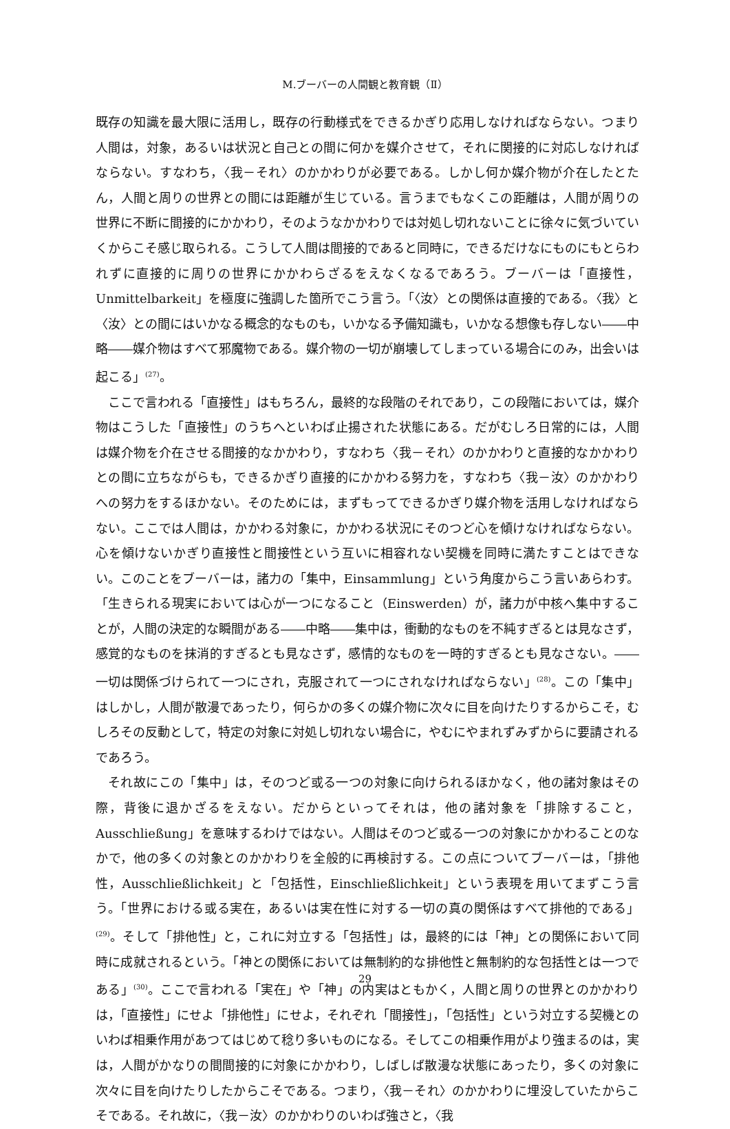M.ブーバーの人間観と教育観（Ⅱ）
既存の知識を最大限に活用し，既存の行動様式をできるかぎり応用しなければならない。つまり人間は，対象，あるいは状況と自己との間に何かを媒介させて，それに関接的に対応しなければならない。すなわち，〈我－それ〉のかかわりが必要である。しかし何か媒介物が介在したとたん，人間と周りの世界との間には距離が生じている。言うまでもなくこの距離は，人間が周りの世界に不断に間接的にかかわり，そのようなかかわりでは対処し切れないことに徐々に気づいていくからこそ感じ取られる。こうして人間は間接的であると同時に，できるだけなにものにもとらわれずに直接的に周りの世界にかかわらざるをえなくなるであろう。ブーバーは「直接性，Unmittelbarkeit」を極度に強調した箇所でこう言う。「〈汝〉との関係は直接的である。〈我〉と〈汝〉との間にはいかなる概念的なものも，いかなる予備知識も，いかなる想像も存しない――中略――媒介物はすべて邪魔物である。媒介物の一切が崩壊してしまっている場合にのみ，出会いは起こる」<sup>(27)</sup>。
ここで言われる「直接性」はもちろん，最終的な段階のそれであり，この段階においては，媒介物はこうした「直接性」のうちへといわば止揚された状態にある。だがむしろ日常的には，人間は媒介物を介在させる間接的なかかわり，すなわち〈我－それ〉のかかわりと直接的なかかわりとの間に立ちながらも，できるかぎり直接的にかかわる努力を，すなわち〈我－汝〉のかかわりへの努力をするほかない。そのためには，まずもってできるかぎり媒介物を活用しなければならない。ここでは人間は，かかわる対象に，かかわる状況にそのつど心を傾けなければならない。心を傾けないかぎり直接性と間接性という互いに相容れない契機を同時に満たすことはできない。このことをブーバーは，諸力の「集中，Einsammlung」という角度からこう言いあらわす。「生きられる現実においては心が一つになること（Einswerden）が，諸力が中核へ集中することが，人間の決定的な瞬間がある――中略――集中は，衝動的なものを不純すぎるとは見なさず，感覚的なものを抹消的すぎるとも見なさず，感情的なものを一時的すぎるとも見なさない。――一切は関係づけられて一つにされ，克服されて一つにされなければならない」<sup>(28)</sup>。この「集中」はしかし，人間が散漫であったり，何らかの多くの媒介物に次々に目を向けたりするからこそ，むしろその反動として，特定の対象に対処し切れない場合に，やむにやまれずみずからに要請されるであろう。
それ故にこの「集中」は，そのつど或る一つの対象に向けられるほかなく，他の諸対象はその際，背後に退かざるをえない。だからといってそれは，他の諸対象を「排除すること，Ausschließung」を意味するわけではない。人間はそのつど或る一つの対象にかかわることのなかで，他の多くの対象とのかかわりを全般的に再検討する。この点についてブーバーは，「排他性，Ausschließlichkeit」と「包括性，Einschließlichkeit」という表現を用いてまずこう言う。「世界における或る実在，あるいは実在性に対する一切の真の関係はすべて排他的である」<sup>(29)</sup>。そして「排他性」と，これに対立する「包括性」は，最終的には「神」との関係において同時に成就されるという。「神との関係においては無制約的な排他性と無制約的な包括性とは一つである」<sup>(30)</sup>。ここで言われる「実在」や「神」の内実はともかく，人間と周りの世界とのかかわりは，「直接性」にせよ「排他性」にせよ，それぞれ「間接性」，「包括性」という対立する契機とのいわば相乗作用があつてはじめて稔り多いものになる。そしてこの相乗作用がより強まるのは，実は，人間がかなりの間間接的に対象にかかわり，しばしば散漫な状態にあったり，多くの対象に次々に目を向けたりしたからこそである。つまり，〈我－それ〉のかかわりに埋没していたからこそである。それ故に，〈我－汝〉のかかわりのいわば強さと，〈我
29